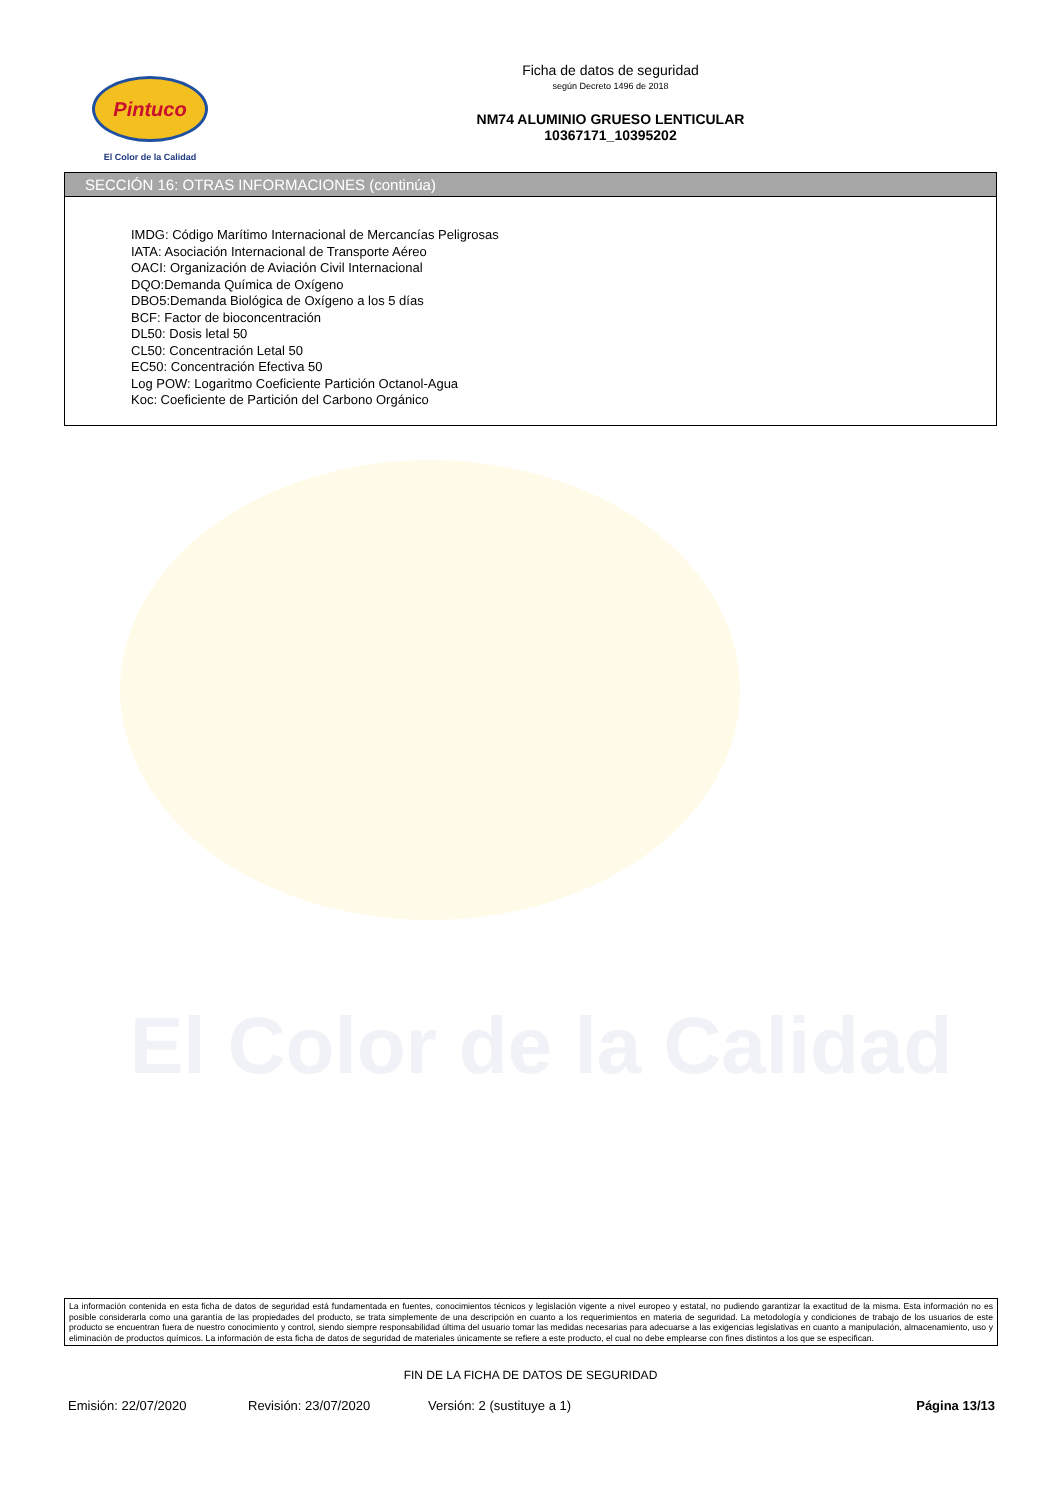El Color de la Calidad
Pintuco
El Color de la Calidad
Ficha de datos de seguridad
según Decreto 1496 de 2018
NM74 ALUMINIO GRUESO LENTICULAR
10367171_10395202
SECCIÓN 16: OTRAS INFORMACIONES (continúa)
IMDG: Código Marítimo Internacional de Mercancías Peligrosas
IATA: Asociación Internacional de Transporte Aéreo
OACI: Organización de Aviación Civil Internacional
DQO:Demanda Química de Oxígeno
DBO5:Demanda Biológica de Oxígeno a los 5 días
BCF: Factor de bioconcentración
DL50: Dosis letal 50
CL50: Concentración Letal 50
EC50: Concentración Efectiva 50
Log POW: Logaritmo Coeficiente Partición Octanol-Agua
Koc: Coeficiente de Partición del Carbono Orgánico
La información contenida en esta ficha de datos de seguridad está fundamentada en fuentes, conocimientos técnicos y legislación vigente a nivel europeo y estatal, no pudiendo garantizar la exactitud de la misma. Esta información no es posible considerarla como una garantía de las propiedades del producto, se trata simplemente de una descripción en cuanto a los requerimientos en materia de seguridad. La metodología y condiciones de trabajo de los usuarios de este producto se encuentran fuera de nuestro conocimiento y control, siendo siempre responsabilidad última del usuario tomar las medidas necesarias para adecuarse a las exigencias legislativas en cuanto a manipulación, almacenamiento, uso y eliminación de productos químicos. La información de esta ficha de datos de seguridad de materiales únicamente se refiere a este producto, el cual no debe emplearse con fines distintos a los que se especifican.
FIN DE LA FICHA DE DATOS DE SEGURIDAD
Emisión: 22/07/2020 Revisión: 23/07/2020 Versión: 2 (sustituye a 1) Página 13/13